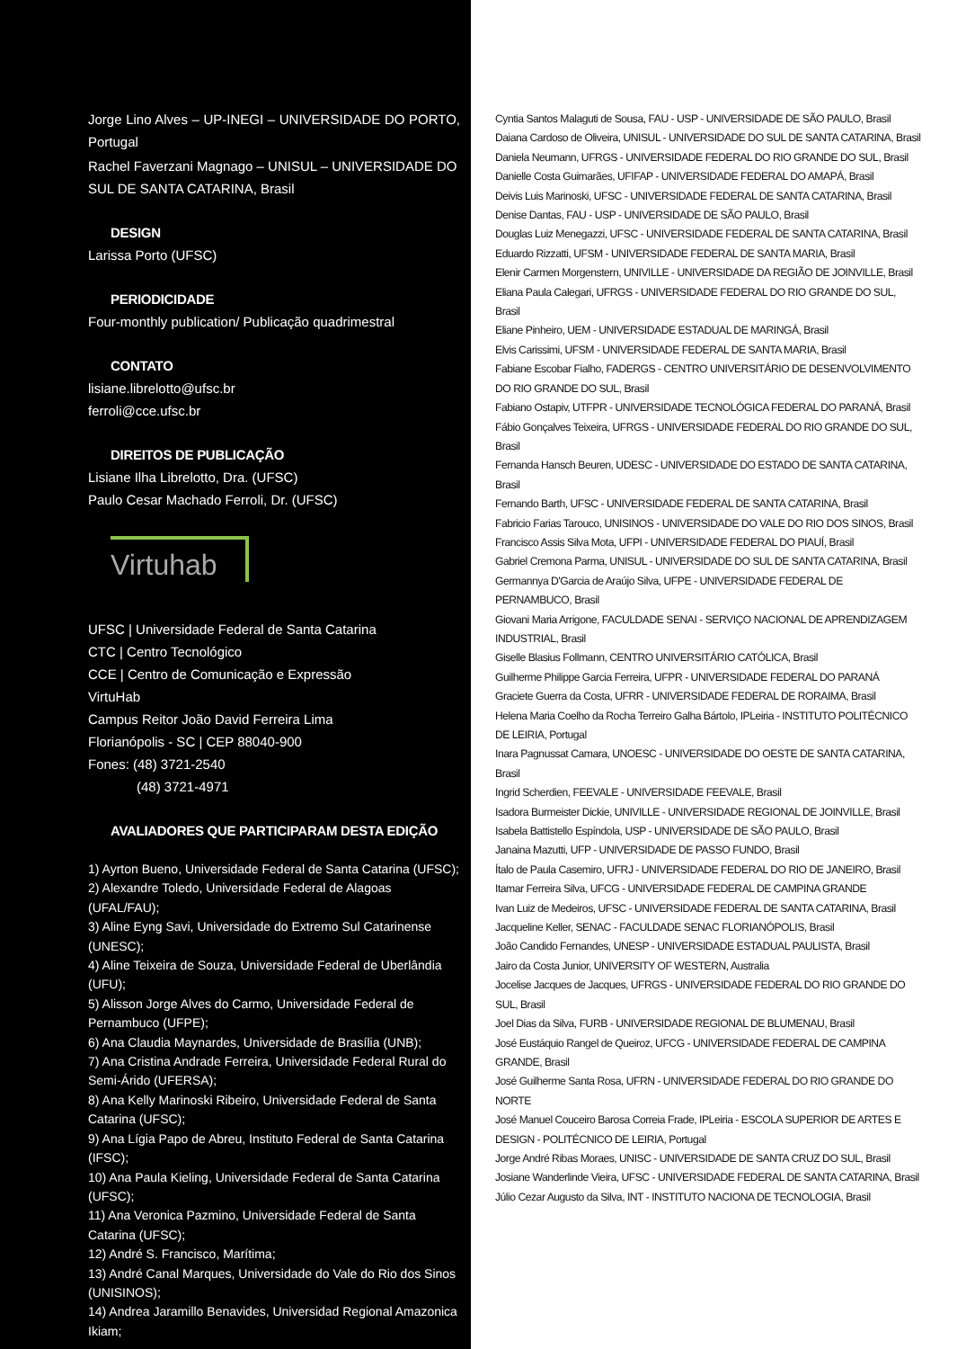Jorge Lino Alves – UP-INEGI – UNIVERSIDADE DO PORTO, Portugal
Rachel Faverzani Magnago – UNISUL – UNIVERSIDADE DO SUL DE SANTA CATARINA, Brasil
DESIGN
Larissa Porto (UFSC)
PERIODICIDADE
Four-monthly publication/ Publicação quadrimestral
CONTATO
lisiane.librelotto@ufsc.br
ferroli@cce.ufsc.br
DIREITOS DE PUBLICAÇÃO
Lisiane Ilha Librelotto, Dra. (UFSC)
Paulo Cesar Machado Ferroli, Dr. (UFSC)
Virtuhab
UFSC | Universidade Federal de Santa Catarina
CTC | Centro Tecnológico
CCE | Centro de Comunicação e Expressão
VirtuHab
Campus Reitor João David Ferreira Lima
Florianópolis - SC | CEP 88040-900
Fones: (48) 3721-2540
(48) 3721-4971
AVALIADORES QUE PARTICIPARAM DESTA EDIÇÃO
1) Ayrton Bueno, Universidade Federal de Santa Catarina (UFSC);
2) Alexandre Toledo, Universidade Federal de Alagoas (UFAL/FAU);
3) Aline Eyng Savi, Universidade do Extremo Sul Catarinense (UNESC);
4) Aline Teixeira de Souza, Universidade Federal de Uberlândia (UFU);
5) Alisson Jorge Alves do Carmo, Universidade Federal de Pernambuco (UFPE);
6) Ana Claudia Maynardes, Universidade de Brasília (UNB);
7) Ana Cristina Andrade Ferreira, Universidade Federal Rural do Semi-Árido (UFERSA);
8) Ana Kelly Marinoski Ribeiro, Universidade Federal de Santa Catarina (UFSC);
9) Ana Lígia Papo de Abreu, Instituto Federal de Santa Catarina (IFSC);
10) Ana Paula Kieling, Universidade Federal de Santa Catarina (UFSC);
11) Ana Veronica Pazmino, Universidade Federal de Santa Catarina (UFSC);
12) André S. Francisco, Marítima;
13) André Canal Marques, Universidade do Vale do Rio dos Sinos (UNISINOS);
14) Andrea Jaramillo Benavides, Universidad Regional Amazonica Ikiam;
Cyntia Santos Malaguti de Sousa, FAU - USP - UNIVERSIDADE DE SÃO PAULO, Brasil
Daiana Cardoso de Oliveira, UNISUL - UNIVERSIDADE DO SUL DE SANTA CATARINA, Brasil
Daniela Neumann, UFRGS - UNIVERSIDADE FEDERAL DO RIO GRANDE DO SUL, Brasil
Danielle Costa Guimarães, UFIFAP - UNIVERSIDADE FEDERAL DO AMAPÁ, Brasil
Deivis Luis Marinoski, UFSC - UNIVERSIDADE FEDERAL DE SANTA CATARINA, Brasil
Denise Dantas, FAU - USP - UNIVERSIDADE DE SÃO PAULO, Brasil
Douglas Luiz Menegazzi, UFSC - UNIVERSIDADE FEDERAL DE SANTA CATARINA, Brasil
Eduardo Rizzatti, UFSM - UNIVERSIDADE FEDERAL DE SANTA MARIA, Brasil
Elenir Carmen Morgenstern, UNIVILLE - UNIVERSIDADE DA REGIÃO DE JOINVILLE, Brasil
Eliana Paula Calegari, UFRGS - UNIVERSIDADE FEDERAL DO RIO GRANDE DO SUL, Brasil
Eliane Pinheiro, UEM - UNIVERSIDADE ESTADUAL DE MARINGÁ, Brasil
Elvis Carissimi, UFSM - UNIVERSIDADE FEDERAL DE SANTA MARIA, Brasil
Fabiane Escobar Fialho, FADERGS - CENTRO UNIVERSITÁRIO DE DESENVOLVIMENTO DO RIO GRANDE DO SUL, Brasil
Fabiano Ostapiv, UTFPR - UNIVERSIDADE TECNOLÓGICA FEDERAL DO PARANÁ, Brasil
Fábio Gonçalves Teixeira, UFRGS - UNIVERSIDADE FEDERAL DO RIO GRANDE DO SUL, Brasil
Fernanda Hansch Beuren, UDESC - UNIVERSIDADE DO ESTADO DE SANTA CATARINA, Brasil
Fernando Barth, UFSC - UNIVERSIDADE FEDERAL DE SANTA CATARINA, Brasil
Fabricio Farias Tarouco, UNISINOS - UNIVERSIDADE DO VALE DO RIO DOS SINOS, Brasil
Francisco Assis Silva Mota, UFPI - UNIVERSIDADE FEDERAL DO PIAUÍ, Brasil
Gabriel Cremona Parma, UNISUL - UNIVERSIDADE DO SUL DE SANTA CATARINA, Brasil
Germannya D'Garcia de Araújo Silva, UFPE - UNIVERSIDADE FEDERAL DE PERNAMBUCO, Brasil
Giovani Maria Arrigone, FACULDADE SENAI - SERVIÇO NACIONAL DE APRENDIZAGEM INDUSTRIAL, Brasil
Giselle Blasius Follmann, CENTRO UNIVERSITÁRIO CATÓLICA, Brasil
Guilherme Philippe Garcia Ferreira, UFPR - UNIVERSIDADE FEDERAL DO PARANÁ
Graciete Guerra da Costa, UFRR - UNIVERSIDADE FEDERAL DE RORAIMA, Brasil
Helena Maria Coelho da Rocha Terreiro Galha Bártolo, IPLeiria - INSTITUTO POLITÉCNICO DE LEIRIA, Portugal
Inara Pagnussat Camara, UNOESC - UNIVERSIDADE DO OESTE DE SANTA CATARINA, Brasil
Ingrid Scherdien, FEEVALE - UNIVERSIDADE FEEVALE, Brasil
Isadora Burmeister Dickie, UNIVILLE - UNIVERSIDADE REGIONAL DE JOINVILLE, Brasil
Isabela Battistello Espíndola, USP - UNIVERSIDADE DE SÃO PAULO, Brasil
Janaina Mazutti, UFP - UNIVERSIDADE DE PASSO FUNDO, Brasil
Ítalo de Paula Casemiro, UFRJ - UNIVERSIDADE FEDERAL DO RIO DE JANEIRO, Brasil
Itamar Ferreira Silva, UFCG - UNIVERSIDADE FEDERAL DE CAMPINA GRANDE
Ivan Luiz de Medeiros, UFSC - UNIVERSIDADE FEDERAL DE SANTA CATARINA, Brasil
Jacqueline Keller, SENAC - FACULDADE SENAC FLORIANÓPOLIS, Brasil
João Candido Fernandes, UNESP - UNIVERSIDADE ESTADUAL PAULISTA, Brasil
Jairo da Costa Junior, UNIVERSITY OF WESTERN, Australia
Jocelise Jacques de Jacques, UFRGS - UNIVERSIDADE FEDERAL DO RIO GRANDE DO SUL, Brasil
Joel Dias da Silva, FURB - UNIVERSIDADE REGIONAL DE BLUMENAU, Brasil
José Eustáquio Rangel de Queiroz, UFCG - UNIVERSIDADE FEDERAL DE CAMPINA GRANDE, Brasil
José Guilherme Santa Rosa, UFRN - UNIVERSIDADE FEDERAL DO RIO GRANDE DO NORTE
José Manuel Couceiro Barosa Correia Frade, IPLeiria - ESCOLA SUPERIOR DE ARTES E DESIGN - POLITÉCNICO DE LEIRIA, Portugal
Jorge André Ribas Moraes, UNISC - UNIVERSIDADE DE SANTA CRUZ DO SUL, Brasil
Josiane Wanderlinde Vieira, UFSC - UNIVERSIDADE FEDERAL DE SANTA CATARINA, Brasil
Júlio Cezar Augusto da Silva, INT - INSTITUTO NACIONA DE TECNOLOGIA, Brasil